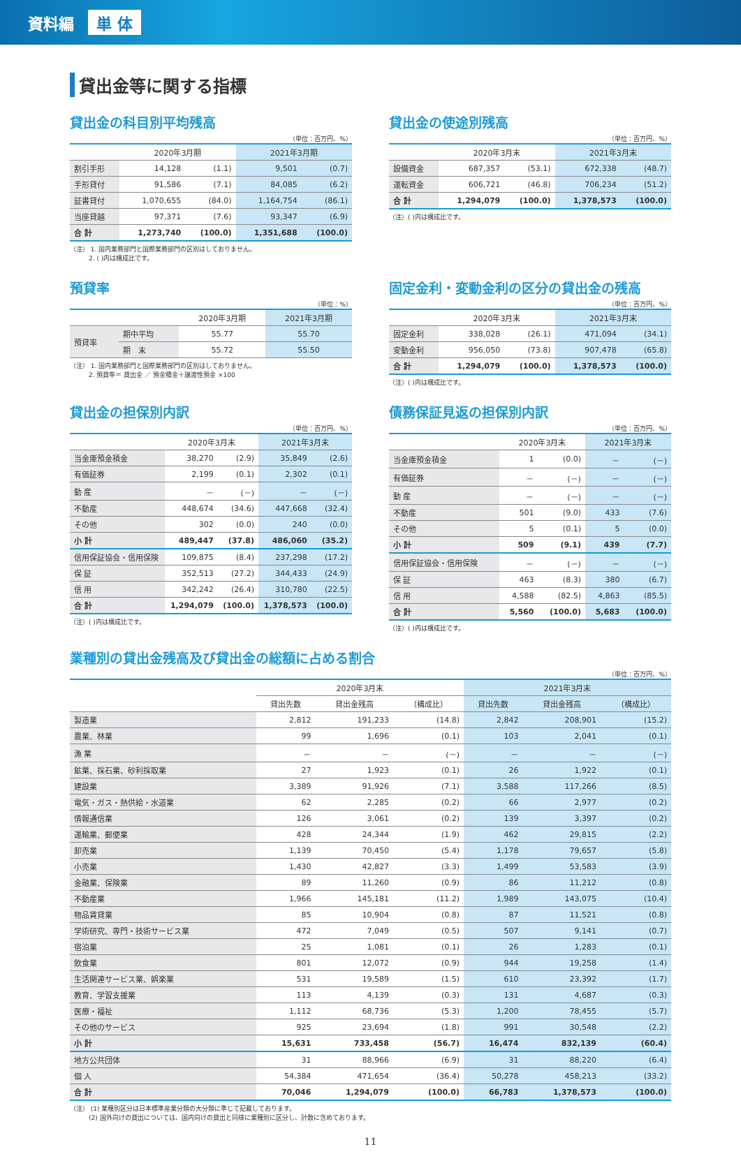資料編 単 体
貸出金等に関する指標
貸出金の科目別平均残高
（単位：百万円、%）
| | 2020年3月期 | | 2021年3月期 | |
| --- | --- | --- | --- | --- |
| 割引手形 | 14,128 | (1.1) | 9,501 | (0.7) |
| 手形貸付 | 91,586 | (7.1) | 84,085 | (6.2) |
| 証書貸付 | 1,070,655 | (84.0) | 1,164,754 | (86.1) |
| 当座貸越 | 97,371 | (7.6) | 93,347 | (6.9) |
| 合 計 | 1,273,740 | (100.0) | 1,351,688 | (100.0) |
（注） 1. 国内業務部門と国際業務部門の区別はしておりません。
　　　2. ( )内は構成比です。
貸出金の使途別残高
（単位：百万円、%）
| | 2020年3月末 | | 2021年3月末 | |
| --- | --- | --- | --- | --- |
| 設備資金 | 687,357 | (53.1) | 672,338 | (48.7) |
| 運転資金 | 606,721 | (46.8) | 706,234 | (51.2) |
| 合 計 | 1,294,079 | (100.0) | 1,378,573 | (100.0) |
（注）( )内は構成比です。
預貸率
（単位：%）
| | | 2020年3月期 | 2021年3月期 |
| --- | --- | --- | --- |
| 預貸率 | 期中平均 | 55.77 | 55.70 |
| | 期 末 | 55.72 | 55.50 |
（注） 1. 国内業務部門と国際業務部門の区別はしておりません。
　　　2. 預貸率＝ 貸出金 ／ 預金積金＋譲渡性預金 ×100
固定金利・変動金利の区分の貸出金の残高
（単位：百万円、%）
| | 2020年3月末 | | 2021年3月末 | |
| --- | --- | --- | --- | --- |
| 固定金利 | 338,028 | (26.1) | 471,094 | (34.1) |
| 変動金利 | 956,050 | (73.8) | 907,478 | (65.8) |
| 合 計 | 1,294,079 | (100.0) | 1,378,573 | (100.0) |
（注）( )内は構成比です。
貸出金の担保別内訳
（単位：百万円、%）
| | 2020年3月末 | | 2021年3月末 | |
| --- | --- | --- | --- | --- |
| 当金庫預金積金 | 38,270 | (2.9) | 35,849 | (2.6) |
| 有価証券 | 2,199 | (0.1) | 2,302 | (0.1) |
| 動 産 | － | (－) | － | (－) |
| 不動産 | 448,674 | (34.6) | 447,668 | (32.4) |
| その他 | 302 | (0.0) | 240 | (0.0) |
| 小 計 | 489,447 | (37.8) | 486,060 | (35.2) |
| 信用保証協会・信用保険 | 109,875 | (8.4) | 237,298 | (17.2) |
| 保 証 | 352,513 | (27.2) | 344,433 | (24.9) |
| 信 用 | 342,242 | (26.4) | 310,780 | (22.5) |
| 合 計 | 1,294,079 | (100.0) | 1,378,573 | (100.0) |
（注）( )内は構成比です。
債務保証見返の担保別内訳
（単位：百万円、%）
| | 2020年3月末 | | 2021年3月末 | |
| --- | --- | --- | --- | --- |
| 当金庫預金積金 | 1 | (0.0) | － | (－) |
| 有価証券 | － | (－) | － | (－) |
| 動 産 | － | (－) | － | (－) |
| 不動産 | 501 | (9.0) | 433 | (7.6) |
| その他 | 5 | (0.1) | 5 | (0.0) |
| 小 計 | 509 | (9.1) | 439 | (7.7) |
| 信用保証協会・信用保険 | － | (－) | － | (－) |
| 保 証 | 463 | (8.3) | 380 | (6.7) |
| 信 用 | 4,588 | (82.5) | 4,863 | (85.5) |
| 合 計 | 5,560 | (100.0) | 5,683 | (100.0) |
（注）( )内は構成比です。
業種別の貸出金残高及び貸出金の総額に占める割合
（単位：百万円、%）
| | 2020年3月末 | | | 2021年3月末 | | |
| --- | --- | --- | --- | --- | --- | --- |
| | 貸出先数 | 貸出金残高 | （構成比） | 貸出先数 | 貸出金残高 | （構成比） |
| 製造業 | 2,812 | 191,233 | (14.8) | 2,842 | 208,901 | (15.2) |
| 農業、林業 | 99 | 1,696 | (0.1) | 103 | 2,041 | (0.1) |
| 漁 業 | － | － | (－) | － | － | (－) |
| 鉱業、採石業、砂利採取業 | 27 | 1,923 | (0.1) | 26 | 1,922 | (0.1) |
| 建設業 | 3,389 | 91,926 | (7.1) | 3,588 | 117,266 | (8.5) |
| 電気・ガス・熱供給・水道業 | 62 | 2,285 | (0.2) | 66 | 2,977 | (0.2) |
| 情報通信業 | 126 | 3,061 | (0.2) | 139 | 3,397 | (0.2) |
| 運輸業、郵便業 | 428 | 24,344 | (1.9) | 462 | 29,815 | (2.2) |
| 卸売業 | 1,139 | 70,450 | (5.4) | 1,178 | 79,657 | (5.8) |
| 小売業 | 1,430 | 42,827 | (3.3) | 1,499 | 53,583 | (3.9) |
| 金融業、保険業 | 89 | 11,260 | (0.9) | 86 | 11,212 | (0.8) |
| 不動産業 | 1,966 | 145,181 | (11.2) | 1,989 | 143,075 | (10.4) |
| 物品賃貸業 | 85 | 10,904 | (0.8) | 87 | 11,521 | (0.8) |
| 学術研究、専門・技術サービス業 | 472 | 7,049 | (0.5) | 507 | 9,141 | (0.7) |
| 宿泊業 | 25 | 1,081 | (0.1) | 26 | 1,283 | (0.1) |
| 飲食業 | 801 | 12,072 | (0.9) | 944 | 19,258 | (1.4) |
| 生活関連サービス業、娯楽業 | 531 | 19,589 | (1.5) | 610 | 23,392 | (1.7) |
| 教育、学習支援業 | 113 | 4,139 | (0.3) | 131 | 4,687 | (0.3) |
| 医療・福祉 | 1,112 | 68,736 | (5.3) | 1,200 | 78,455 | (5.7) |
| その他のサービス | 925 | 23,694 | (1.8) | 991 | 30,548 | (2.2) |
| 小 計 | 15,631 | 733,458 | (56.7) | 16,474 | 832,139 | (60.4) |
| 地方公共団体 | 31 | 88,966 | (6.9) | 31 | 88,220 | (6.4) |
| 個 人 | 54,384 | 471,654 | (36.4) | 50,278 | 458,213 | (33.2) |
| 合 計 | 70,046 | 1,294,079 | (100.0) | 66,783 | 1,378,573 | (100.0) |
（注） (1) 業種別区分は日本標準産業分類の大分類に準じて記載しております。
　　　(2) 国外向けの貸出については、国内向けの貸出と同様に業種別に区分し、計数に含めております。
11